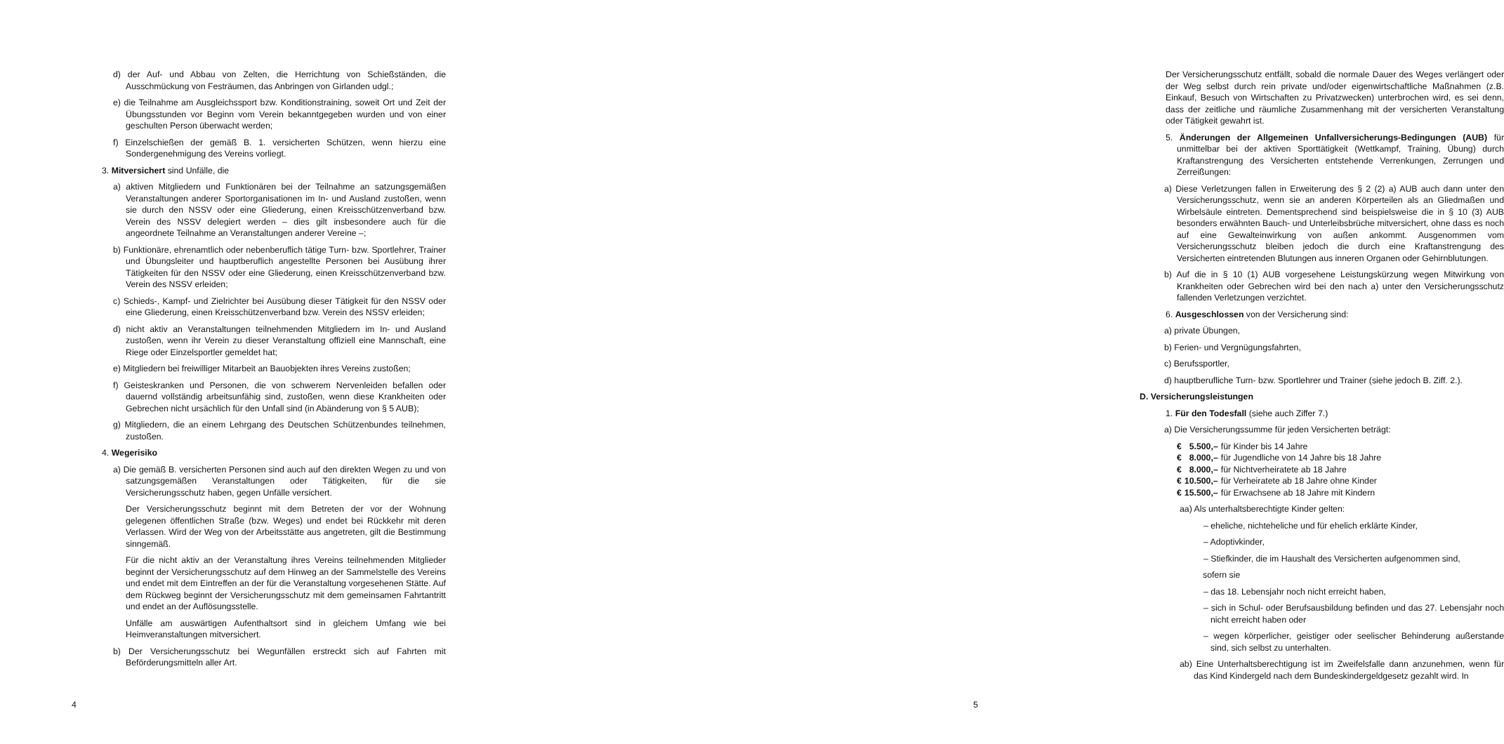d) der Auf- und Abbau von Zelten, die Herrichtung von Schießständen, die Ausschmückung von Festräumen, das Anbringen von Girlanden udgl.;
e) die Teilnahme am Ausgleichssport bzw. Konditionstraining, soweit Ort und Zeit der Übungsstunden vor Beginn vom Verein bekanntgegeben wurden und von einer geschulten Person überwacht werden;
f) Einzelschießen der gemäß B. 1. versicherten Schützen, wenn hierzu eine Sondergenehmigung des Vereins vorliegt.
3. Mitversichert sind Unfälle, die
a) aktiven Mitgliedern und Funktionären bei der Teilnahme an satzungsgemäßen Veranstaltungen anderer Sportorganisationen im In- und Ausland zustoßen, wenn sie durch den NSSV oder eine Gliederung, einen Kreisschützenverband bzw. Verein des NSSV delegiert werden – dies gilt insbesondere auch für die angeordnete Teilnahme an Veranstaltungen anderer Vereine –;
b) Funktionäre, ehrenamtlich oder nebenberuflich tätige Turn- bzw. Sportlehrer, Trainer und Übungsleiter und hauptberuflich angestellte Personen bei Ausübung ihrer Tätigkeiten für den NSSV oder eine Gliederung, einen Kreisschützenverband bzw. Verein des NSSV erleiden;
c) Schieds-, Kampf- und Zielrichter bei Ausübung dieser Tätigkeit für den NSSV oder eine Gliederung, einen Kreisschützenverband bzw. Verein des NSSV erleiden;
d) nicht aktiv an Veranstaltungen teilnehmenden Mitgliedern im In- und Ausland zustoßen, wenn ihr Verein zu dieser Veranstaltung offiziell eine Mannschaft, eine Riege oder Einzelsportler gemeldet hat;
e) Mitgliedern bei freiwilliger Mitarbeit an Bauobjekten ihres Vereins zustoßen;
f) Geisteskranken und Personen, die von schwerem Nervenleiden befallen oder dauernd vollständig arbeitsunfähig sind, zustoßen, wenn diese Krankheiten oder Gebrechen nicht ursächlich für den Unfall sind (in Abänderung von § 5 AUB);
g) Mitgliedern, die an einem Lehrgang des Deutschen Schützenbundes teilnehmen, zustoßen.
4. Wegerisiko
a) Die gemäß B. versicherten Personen sind auch auf den direkten Wegen zu und von satzungsgemäßen Veranstaltungen oder Tätigkeiten, für die sie Versicherungsschutz haben, gegen Unfälle versichert.
Der Versicherungsschutz beginnt mit dem Betreten der vor der Wohnung gelegenen öffentlichen Straße (bzw. Weges) und endet bei Rückkehr mit deren Verlassen. Wird der Weg von der Arbeitsstätte aus angetreten, gilt die Bestimmung sinngemäß.
Für die nicht aktiv an der Veranstaltung ihres Vereins teilnehmenden Mitglieder beginnt der Versicherungsschutz auf dem Hinweg an der Sammelstelle des Vereins und endet mit dem Eintreffen an der für die Veranstaltung vorgesehenen Stätte. Auf dem Rückweg beginnt der Versicherungsschutz mit dem gemeinsamen Fahrtantritt und endet an der Auflösungsstelle.
Unfälle am auswärtigen Aufenthaltsort sind in gleichem Umfang wie bei Heimveranstaltungen mitversichert.
b) Der Versicherungsschutz bei Wegunfällen erstreckt sich auf Fahrten mit Beförderungsmitteln aller Art.
4
Der Versicherungsschutz entfällt, sobald die normale Dauer des Weges verlängert oder der Weg selbst durch rein private und/oder eigenwirtschaftliche Maßnahmen (z.B. Einkauf, Besuch von Wirtschaften zu Privatzwecken) unterbrochen wird, es sei denn, dass der zeitliche und räumliche Zusammenhang mit der versicherten Veranstaltung oder Tätigkeit gewahrt ist.
5. Änderungen der Allgemeinen Unfallversicherungs-Bedingungen (AUB) für unmittelbar bei der aktiven Sporttätigkeit (Wettkampf, Training, Übung) durch Kraftanstrengung des Versicherten entstehende Verrenkungen, Zerrungen und Zerreißungen:
a) Diese Verletzungen fallen in Erweiterung des § 2 (2) a) AUB auch dann unter den Versicherungsschutz, wenn sie an anderen Körperteilen als an Gliedmaßen und Wirbelsäule eintreten. Dementsprechend sind beispielsweise die in § 10 (3) AUB besonders erwähnten Bauch- und Unterleibsbrüche mitversichert, ohne dass es noch auf eine Gewalteinwirkung von außen ankommt. Ausgenommen vom Versicherungsschutz bleiben jedoch die durch eine Kraftanstrengung des Versicherten eintretenden Blutungen aus inneren Organen oder Gehirnblutungen.
b) Auf die in § 10 (1) AUB vorgesehene Leistungskürzung wegen Mitwirkung von Krankheiten oder Gebrechen wird bei den nach a) unter den Versicherungsschutz fallenden Verletzungen verzichtet.
6. Ausgeschlossen von der Versicherung sind:
a) private Übungen,
b) Ferien- und Vergnügungsfahrten,
c) Berufssportler,
d) hauptberufliche Turn- bzw. Sportlehrer und Trainer (siehe jedoch B. Ziff. 2.).
D. Versicherungsleistungen
1. Für den Todesfall (siehe auch Ziffer 7.)
a) Die Versicherungssumme für jeden Versicherten beträgt:
| € | 5.500,– | für Kinder bis 14 Jahre |
| € | 8.000,– | für Jugendliche von 14 Jahre bis 18 Jahre |
| € | 8.000,– | für Nichtverheiratete ab 18 Jahre |
| € | 10.500,– | für Verheiratete ab 18 Jahre ohne Kinder |
| € | 15.500,– | für Erwachsene ab 18 Jahre mit Kindern |
aa) Als unterhaltsberechtigte Kinder gelten:
– eheliche, nichteheliche und für ehelich erklärte Kinder,
– Adoptivkinder,
– Stiefkinder, die im Haushalt des Versicherten aufgenommen sind,
sofern sie
– das 18. Lebensjahr noch nicht erreicht haben,
– sich in Schul- oder Berufsausbildung befinden und das 27. Lebensjahr noch nicht erreicht haben oder
– wegen körperlicher, geistiger oder seelischer Behinderung außerstande sind, sich selbst zu unterhalten.
ab) Eine Unterhaltsberechtigung ist im Zweifelsfalle dann anzunehmen, wenn für das Kind Kindergeld nach dem Bundeskindergeldgesetz gezahlt wird. In
5